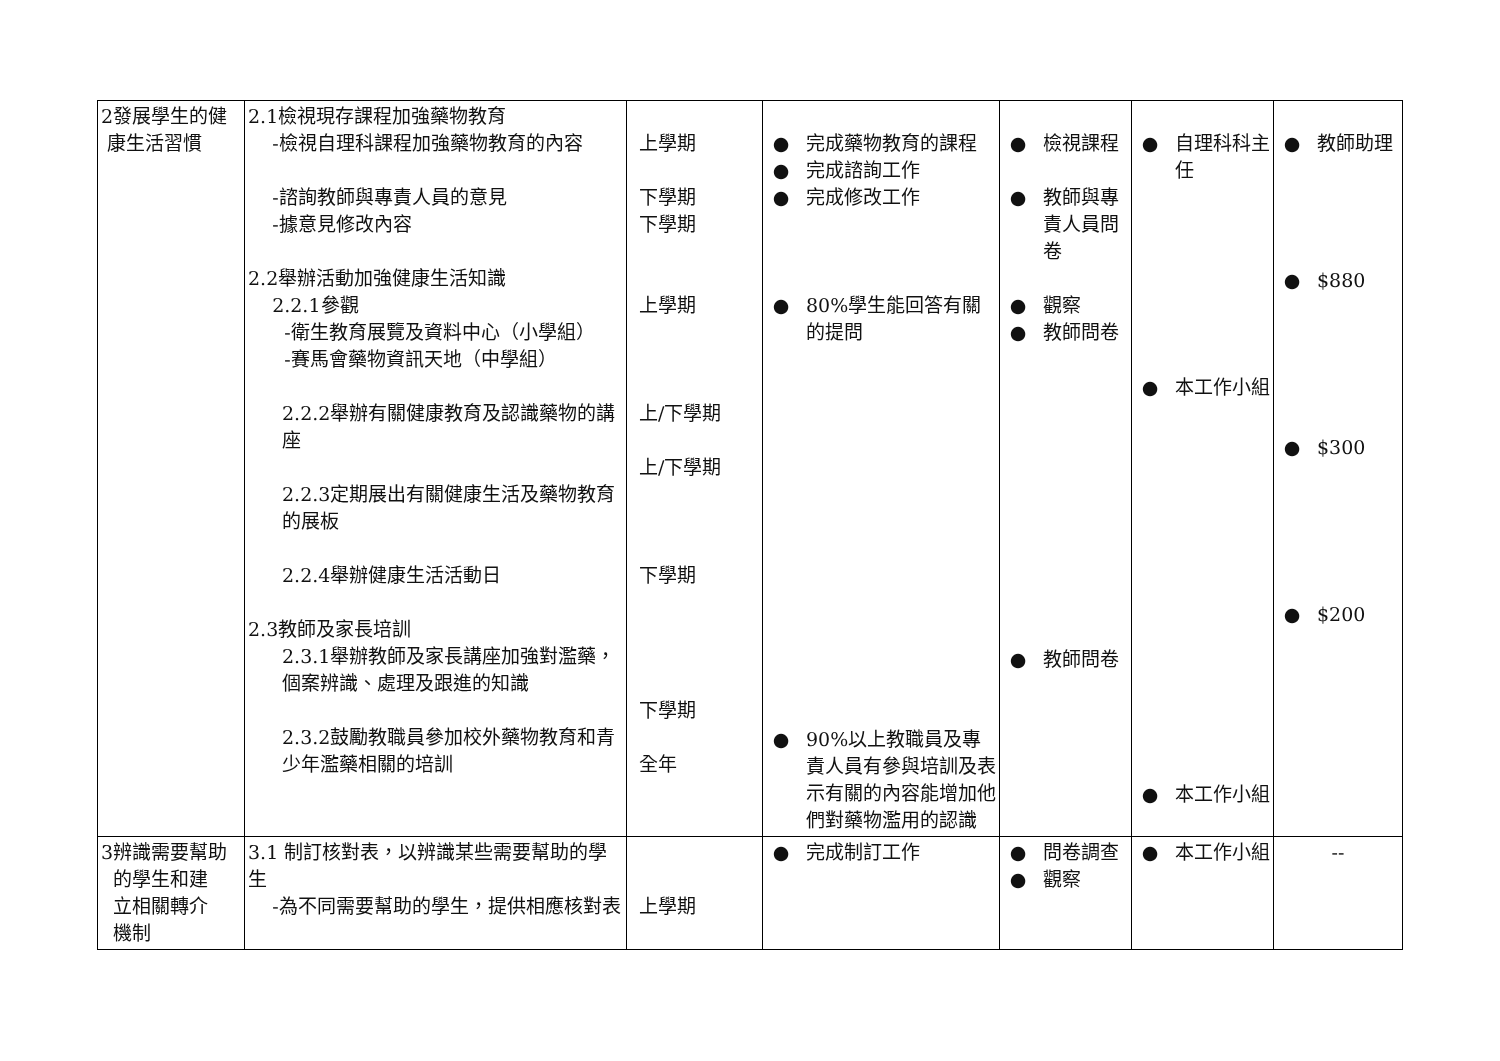| 2發展學生的健 康生活習慣 | 2.1檢視現存課程加強藥物教育 -檢視自理科課程加強藥物教育的內容 -諮詢教師與專責人員的意見 -據意見修改內容 2.2舉辦活動加強健康生活知識 2.2.1參觀 -衛生教育展覽及資料中心（小學組） -賽馬會藥物資訊天地（中學組） 2.2.2舉辦有關健康教育及認識藥物的講座 2.2.3定期展出有關健康生活及藥物教育的展板 2.2.4舉辦健康生活活動日 2.3教師及家長培訓 2.3.1舉辦教師及家長講座加強對濫藥，個案辨識、處理及跟進的知識 2.3.2鼓勵教職員參加校外藥物教育和青少年濫藥相關的培訓 | 上學期 下學期 下學期 上學期 上/下學期 上/下學期 下學期 下學期 全年 | ● 完成藥物教育的課程 ● 完成諮詢工作 ● 完成修改工作 ● 80%學生能回答有關的提問 ● 90%以上教職員及專責人員有參與培訓及表示有關的內容能增加他們對藥物濫用的認識 | ● 檢視課程 ● 教師與專責人員問卷 ● 觀察 ● 教師問卷 ● 教師問卷 | ● 自理科科主任 ● 本工作小組 ● 本工作小組 | ● 教師助理 ● $880 ● $300 ● $200 |
| 3辨識需要幫助 的學生和建 立相關轉介 機制 | 3.1 制訂核對表，以辨識某些需要幫助的學生 -為不同需要幫助的學生，提供相應核對表 | 上學期 | ● 完成制訂工作 | ● 問卷調查 ● 觀察 | ● 本工作小組 | -- |